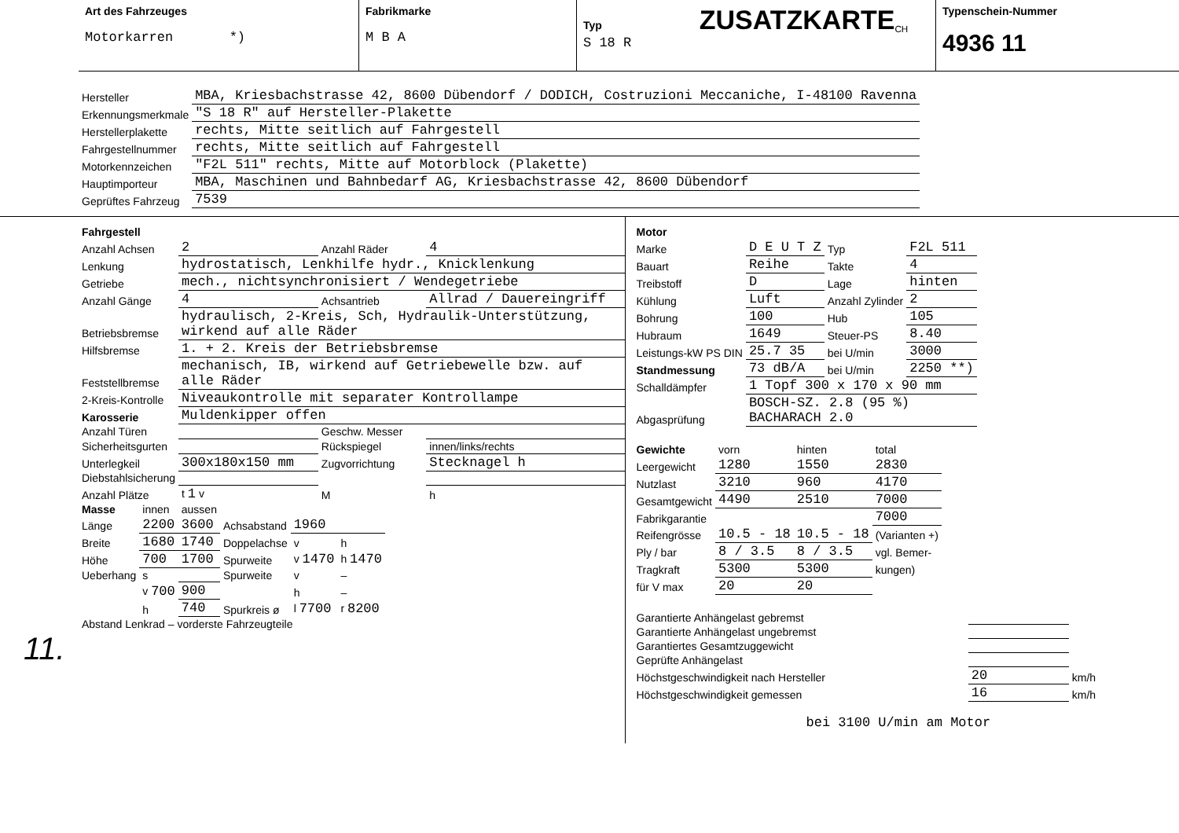Art des Fahrzeuges
Motorkarren *)
Fabrikmarke
M B A
Typ ZUSATZKARTE<sub>CH</sub>
S 18 R
Typenschein-Nummer
4936 11
| Hersteller | MBA, Kriesbachstrasse 42, 8600 Dübendorf / DODICH, Costruzioni Meccaniche, I-48100 Ravenna |
| Erkennungsmerkmale | "S 18 R" auf Hersteller-Plakette |
| Herstellerplakette | rechts, Mitte seitlich auf Fahrgestell |
| Fahrgestellnummer | rechts, Mitte seitlich auf Fahrgestell |
| Motorkennzeichen | "F2L 511" rechts, Mitte auf Motorblock (Plakette) |
| Hauptimporteur | MBA, Maschinen und Bahnbedarf AG, Kriesbachstrasse 42, 8600 Dübendorf |
| Geprüftes Fahrzeug | 7539 |
| Fahrgestell | | | |
| Anzahl Achsen | 2 | Anzahl Räder | 4 |
| Lenkung | hydrostatisch, Lenkhilfe hydr., Knicklenkung | | |
| Getriebe | mech., nichtsynchronisiert / Wendegetriebe | | |
| Anzahl Gänge | 4 | Achsantrieb | Allrad / Dauereingriff |
| Betriebsbremse | hydraulisch, 2-Kreis, Sch, Hydraulik-Unterstützung, wirkend auf alle Räder | | |
| Hilfsbremse | 1. + 2. Kreis der Betriebsbremse | | |
| Feststellbremse | mechanisch, IB, wirkend auf Getriebewelle bzw. auf alle Räder | | |
| 2-Kreis-Kontrolle | Niveaukontrolle mit separater Kontrollampe | | |
| Karosserie | Muldenkipper offen | | |
| Anzahl Türen | | Geschw. Messer | |
| Sicherheitsgurten | | Rückspiegel | innen/links/rechts |
| Unterlegkeil | 300x180x150 mm | Zugvorrichtung | Stecknagel h |
| Diebstahlsicherung | | | |
| Anzahl Plätze | t 1 v | M | h |
| Masse | innen | aussen | | | |
| Länge | 2200 | 3600 | Achsabstand | 1960 | |
| Breite | 1680 | 1740 | Doppelachse | v | h |
| Höhe | 700 | 1700 | Spurweite | v 1470 | h 1470 |
| Ueberhang | s | | Spurweite | v | – |
| | v 700 | 900 | | h | – |
| | h | 740 | Spurkreis ø | l 7700 | r 8200 |
| Abstand Lenkrad – vorderste Fahrzeugteile | | | | | |
11.
| Motor | | | |
| Marke | D E U T Z | Typ | F2L 511 |
| Bauart | Reihe | Takte | 4 |
| Treibstoff | D | Lage | hinten |
| Kühlung | Luft | Anzahl Zylinder | 2 |
| Bohrung | 100 | Hub | 105 |
| Hubraum | 1649 | Steuer-PS | 8.40 |
| Leistungs-kW PS DIN | 25.7 35 | bei U/min | 3000 |
| Standmessung | 73 dB/A | bei U/min | 2250 **) |
| Schalldämpfer | 1 Topf 300 x 170 x 90 mm | | |
| Abgasprüfung | BOSCH-SZ. 2.8 (95 %) BACHARACH 2.0 | | |
| Gewichte | vorn | hinten | total |
| Leergewicht | 1280 | 1550 | 2830 |
| Nutzlast | 3210 | 960 | 4170 |
| Gesamtgewicht | 4490 | 2510 | 7000 |
| Fabrikgarantie | | | 7000 |
| Reifengrösse | 10.5 - 18 | 10.5 - 18 | (Varianten +) |
| Ply / bar | 8 / 3.5 | 8 / 3.5 | vgl. Bemer- |
| Tragkraft | 5300 | 5300 | kungen) |
| für V max | 20 | 20 | |
| Garantierte Anhängelast gebremst | | |
| Garantierte Anhängelast ungebremst | | |
| Garantiertes Gesamtzuggewicht | | |
| Geprüfte Anhängelast | | |
| Höchstgeschwindigkeit nach Hersteller | 20 | km/h |
| Höchstgeschwindigkeit gemessen | 16 | km/h |
bei 3100 U/min am Motor